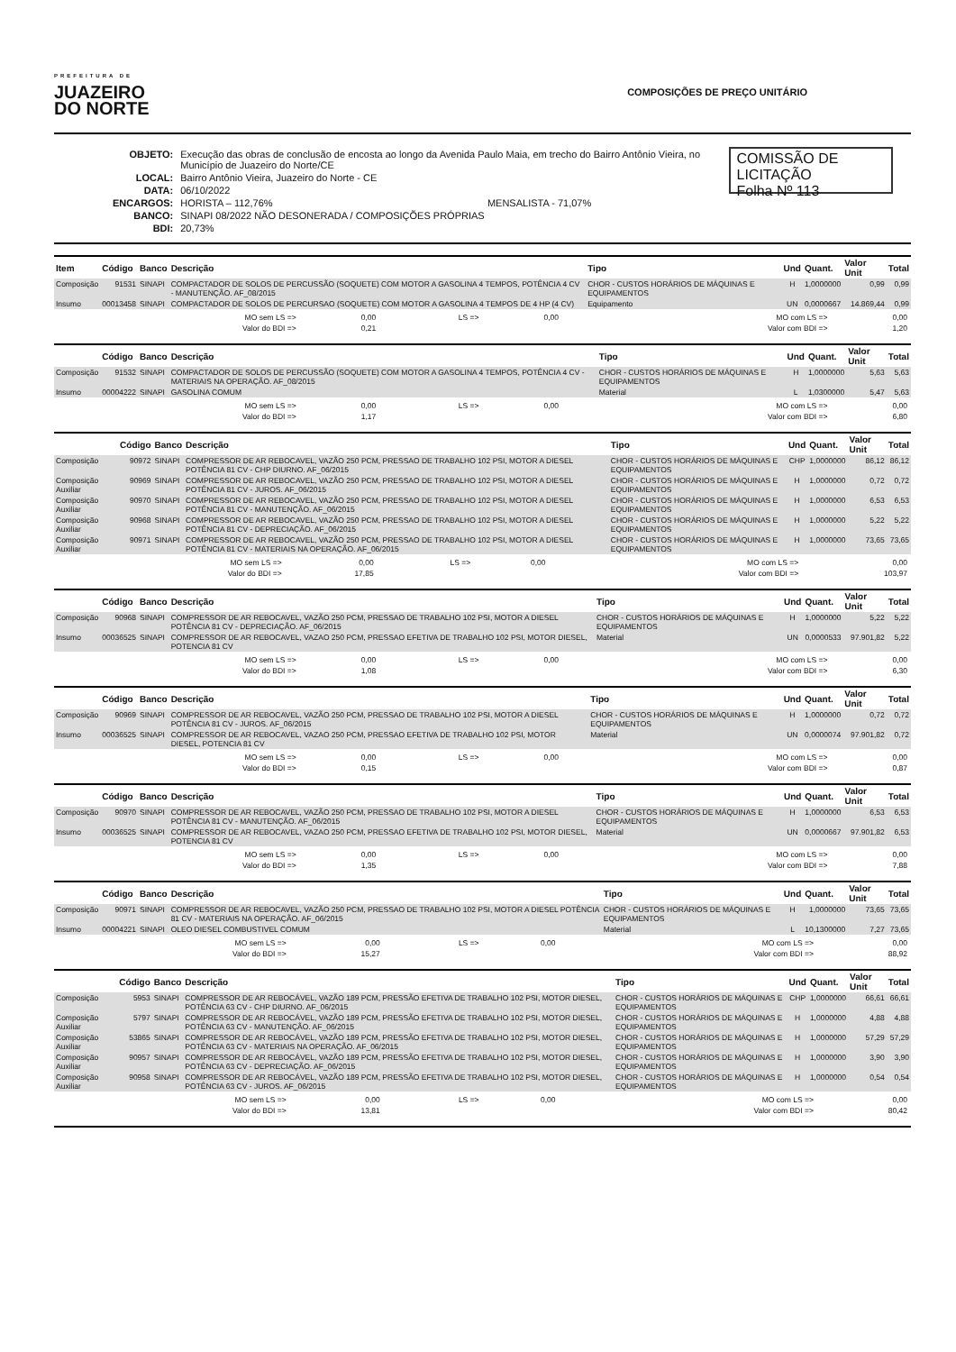PREFEITURA DE
JUAZEIRO
DO NORTE
COMPOSIÇÕES DE PREÇO UNITÁRIO
| OBJETO: | Execução das obras de conclusão de encosta ao longo da Avenida Paulo Maia, em trecho do Bairro Antônio Vieira, no Município de Juazeiro do Norte/CE |
| LOCAL: | Bairro Antônio Vieira, Juazeiro do Norte - CE |
| DATA: | 06/10/2022 |
| ENCARGOS: | HORISTA – 112,76% MENSALISTA - 71,07% |
| BANCO: | SINAPI 08/2022 NÃO DESONERADA / COMPOSIÇÕES PRÓPRIAS |
| BDI: | 20,73% |
COMISSÃO DE LICITAÇÃO
Folha Nº 113
| Item | Código | Banco | Descrição | Tipo | Und | Quant. | Valor Unit | Total |
| --- | --- | --- | --- | --- | --- | --- | --- | --- |
| Composição | 91531 | SINAPI | COMPACTADOR DE SOLOS DE PERCUSSÃO (SOQUETE) COM MOTOR A GASOLINA 4 TEMPOS, POTÊNCIA 4 CV - MANUTENÇÃO. AF_08/2015 | CHOR - CUSTOS HORÁRIOS DE MÁQUINAS E EQUIPAMENTOS | H | 1,0000000 | 0,99 | 0,99 |
| Insumo | 00013458 | SINAPI | COMPACTADOR DE SOLOS DE PERCURSAO (SOQUETE) COM MOTOR A GASOLINA 4 TEMPOS DE 4 HP (4 CV) | Equipamento | UN | 0,0000667 | 14.869,44 | 0,99 |
| MO sem LS => | 0,00 | LS => | 0,00 | MO com LS => | 0,00 |
| Valor do BDI => | 0,21 | | | Valor com BDI => | 1,20 |
| | Código | Banco | Descrição | Tipo | Und | Quant. | Valor Unit | Total |
| --- | --- | --- | --- | --- | --- | --- | --- | --- |
| Composição | 91532 | SINAPI | COMPACTADOR DE SOLOS DE PERCUSSÃO (SOQUETE) COM MOTOR A GASOLINA 4 TEMPOS, POTÊNCIA 4 CV - MATERIAIS NA OPERAÇÃO. AF_08/2015 | CHOR - CUSTOS HORÁRIOS DE MÁQUINAS E EQUIPAMENTOS | H | 1,0000000 | 5,63 | 5,63 |
| Insumo | 00004222 | SINAPI | GASOLINA COMUM | Material | L | 1,0300000 | 5,47 | 5,63 |
| MO sem LS => | 0,00 | LS => | 0,00 | MO com LS => | 0,00 |
| Valor do BDI => | 1,17 | | | Valor com BDI => | 6,80 |
| | Código | Banco | Descrição | Tipo | Und | Quant. | Valor Unit | Total |
| --- | --- | --- | --- | --- | --- | --- | --- | --- |
| Composição | 90972 | SINAPI | COMPRESSOR DE AR REBOCAVEL, VAZÃO 250 PCM, PRESSAO DE TRABALHO 102 PSI, MOTOR A DIESEL POTÊNCIA 81 CV - CHP DIURNO. AF_06/2015 | CHOR - CUSTOS HORÁRIOS DE MÁQUINAS E EQUIPAMENTOS | CHP | 1,0000000 | 86,12 | 86,12 |
| Composição Auxiliar | 90969 | SINAPI | COMPRESSOR DE AR REBOCAVEL, VAZÃO 250 PCM, PRESSAO DE TRABALHO 102 PSI, MOTOR A DIESEL POTÊNCIA 81 CV - JUROS. AF_06/2015 | CHOR - CUSTOS HORÁRIOS DE MÁQUINAS E EQUIPAMENTOS | H | 1,0000000 | 0,72 | 0,72 |
| Composição Auxiliar | 90970 | SINAPI | COMPRESSOR DE AR REBOCAVEL, VAZÃO 250 PCM, PRESSAO DE TRABALHO 102 PSI, MOTOR A DIESEL POTÊNCIA 81 CV - MANUTENÇÃO. AF_06/2015 | CHOR - CUSTOS HORÁRIOS DE MÁQUINAS E EQUIPAMENTOS | H | 1,0000000 | 6,53 | 6,53 |
| Composição Auxiliar | 90968 | SINAPI | COMPRESSOR DE AR REBOCAVEL, VAZÃO 250 PCM, PRESSAO DE TRABALHO 102 PSI, MOTOR A DIESEL POTÊNCIA 81 CV - DEPRECIAÇÃO. AF_06/2015 | CHOR - CUSTOS HORÁRIOS DE MÁQUINAS E EQUIPAMENTOS | H | 1,0000000 | 5,22 | 5,22 |
| Composição Auxiliar | 90971 | SINAPI | COMPRESSOR DE AR REBOCAVEL, VAZÃO 250 PCM, PRESSAO DE TRABALHO 102 PSI, MOTOR A DIESEL POTÊNCIA 81 CV - MATERIAIS NA OPERAÇÃO. AF_06/2015 | CHOR - CUSTOS HORÁRIOS DE MÁQUINAS E EQUIPAMENTOS | H | 1,0000000 | 73,65 | 73,65 |
| MO sem LS => | 0,00 | LS => | 0,00 | MO com LS => | 0,00 |
| Valor do BDI => | 17,85 | | | Valor com BDI => | 103,97 |
| | Código | Banco | Descrição | Tipo | Und | Quant. | Valor Unit | Total |
| --- | --- | --- | --- | --- | --- | --- | --- | --- |
| Composição | 90968 | SINAPI | COMPRESSOR DE AR REBOCAVEL, VAZÃO 250 PCM, PRESSAO DE TRABALHO 102 PSI, MOTOR A DIESEL POTÊNCIA 81 CV - DEPRECIAÇÃO. AF_06/2015 | CHOR - CUSTOS HORÁRIOS DE MÁQUINAS E EQUIPAMENTOS | H | 1,0000000 | 5,22 | 5,22 |
| Insumo | 00036525 | SINAPI | COMPRESSOR DE AR REBOCAVEL, VAZAO 250 PCM, PRESSAO EFETIVA DE TRABALHO 102 PSI, MOTOR DIESEL, POTENCIA 81 CV | Material | UN | 0,0000533 | 97.901,82 | 5,22 |
| MO sem LS => | 0,00 | LS => | 0,00 | MO com LS => | 0,00 |
| Valor do BDI => | 1,08 | | | Valor com BDI => | 6,30 |
| | Código | Banco | Descrição | Tipo | Und | Quant. | Valor Unit | Total |
| --- | --- | --- | --- | --- | --- | --- | --- | --- |
| Composição | 90969 | SINAPI | COMPRESSOR DE AR REBOCAVEL, VAZÃO 250 PCM, PRESSAO DE TRABALHO 102 PSI, MOTOR A DIESEL POTÊNCIA 81 CV - JUROS. AF_06/2015 | CHOR - CUSTOS HORÁRIOS DE MÁQUINAS E EQUIPAMENTOS | H | 1,0000000 | 0,72 | 0,72 |
| Insumo | 00036525 | SINAPI | COMPRESSOR DE AR REBOCAVEL, VAZAO 250 PCM, PRESSAO EFETIVA DE TRABALHO 102 PSI, MOTOR DIESEL, POTENCIA 81 CV | Material | UN | 0,0000074 | 97.901,82 | 0,72 |
| MO sem LS => | 0,00 | LS => | 0,00 | MO com LS => | 0,00 |
| Valor do BDI => | 0,15 | | | Valor com BDI => | 0,87 |
| | Código | Banco | Descrição | Tipo | Und | Quant. | Valor Unit | Total |
| --- | --- | --- | --- | --- | --- | --- | --- | --- |
| Composição | 90970 | SINAPI | COMPRESSOR DE AR REBOCAVEL, VAZÃO 250 PCM, PRESSAO DE TRABALHO 102 PSI, MOTOR A DIESEL POTÊNCIA 81 CV - MANUTENÇÃO. AF_06/2015 | CHOR - CUSTOS HORÁRIOS DE MÁQUINAS E EQUIPAMENTOS | H | 1,0000000 | 6,53 | 6,53 |
| Insumo | 00036525 | SINAPI | COMPRESSOR DE AR REBOCAVEL, VAZAO 250 PCM, PRESSAO EFETIVA DE TRABALHO 102 PSI, MOTOR DIESEL, POTENCIA 81 CV | Material | UN | 0,0000667 | 97.901,82 | 6,53 |
| MO sem LS => | 0,00 | LS => | 0,00 | MO com LS => | 0,00 |
| Valor do BDI => | 1,35 | | | Valor com BDI => | 7,88 |
| | Código | Banco | Descrição | Tipo | Und | Quant. | Valor Unit | Total |
| --- | --- | --- | --- | --- | --- | --- | --- | --- |
| Composição | 90971 | SINAPI | COMPRESSOR DE AR REBOCAVEL, VAZÃO 250 PCM, PRESSAO DE TRABALHO 102 PSI, MOTOR A DIESEL POTÊNCIA 81 CV - MATERIAIS NA OPERAÇÃO. AF_06/2015 | CHOR - CUSTOS HORÁRIOS DE MÁQUINAS E EQUIPAMENTOS | H | 1,0000000 | 73,65 | 73,65 |
| Insumo | 00004221 | SINAPI | OLEO DIESEL COMBUSTIVEL COMUM | Material | L | 10,1300000 | 7,27 | 73,65 |
| MO sem LS => | 0,00 | LS => | 0,00 | MO com LS => | 0,00 |
| Valor do BDI => | 15,27 | | | Valor com BDI => | 88,92 |
| | Código | Banco | Descrição | Tipo | Und | Quant. | Valor Unit | Total |
| --- | --- | --- | --- | --- | --- | --- | --- | --- |
| Composição | 5953 | SINAPI | COMPRESSOR DE AR REBOCÁVEL, VAZÃO 189 PCM, PRESSÃO EFETIVA DE TRABALHO 102 PSI, MOTOR DIESEL, POTÊNCIA 63 CV - CHP DIURNO. AF_06/2015 | CHOR - CUSTOS HORÁRIOS DE MÁQUINAS E EQUIPAMENTOS | CHP | 1,0000000 | 66,61 | 66,61 |
| Composição Auxiliar | 5797 | SINAPI | COMPRESSOR DE AR REBOCÁVEL, VAZÃO 189 PCM, PRESSÃO EFETIVA DE TRABALHO 102 PSI, MOTOR DIESEL, POTÊNCIA 63 CV - MANUTENÇÃO. AF_06/2015 | CHOR - CUSTOS HORÁRIOS DE MÁQUINAS E EQUIPAMENTOS | H | 1,0000000 | 4,88 | 4,88 |
| Composição Auxiliar | 53865 | SINAPI | COMPRESSOR DE AR REBOCÁVEL, VAZÃO 189 PCM, PRESSÃO EFETIVA DE TRABALHO 102 PSI, MOTOR DIESEL, POTÊNCIA 63 CV - MATERIAIS NA OPERAÇÃO. AF_06/2015 | CHOR - CUSTOS HORÁRIOS DE MÁQUINAS E EQUIPAMENTOS | H | 1,0000000 | 57,29 | 57,29 |
| Composição Auxiliar | 90957 | SINAPI | COMPRESSOR DE AR REBOCÁVEL, VAZÃO 189 PCM, PRESSÃO EFETIVA DE TRABALHO 102 PSI, MOTOR DIESEL, POTÊNCIA 63 CV - DEPRECIAÇÃO. AF_06/2015 | CHOR - CUSTOS HORÁRIOS DE MÁQUINAS E EQUIPAMENTOS | H | 1,0000000 | 3,90 | 3,90 |
| Composição Auxiliar | 90958 | SINAPI | COMPRESSOR DE AR REBOCÁVEL, VAZÃO 189 PCM, PRESSÃO EFETIVA DE TRABALHO 102 PSI, MOTOR DIESEL, POTÊNCIA 63 CV - JUROS. AF_06/2015 | CHOR - CUSTOS HORÁRIOS DE MÁQUINAS E EQUIPAMENTOS | H | 1,0000000 | 0,54 | 0,54 |
| MO sem LS => | 0,00 | LS => | 0,00 | MO com LS => | 0,00 |
| Valor do BDI => | 13,81 | | | Valor com BDI => | 80,42 |